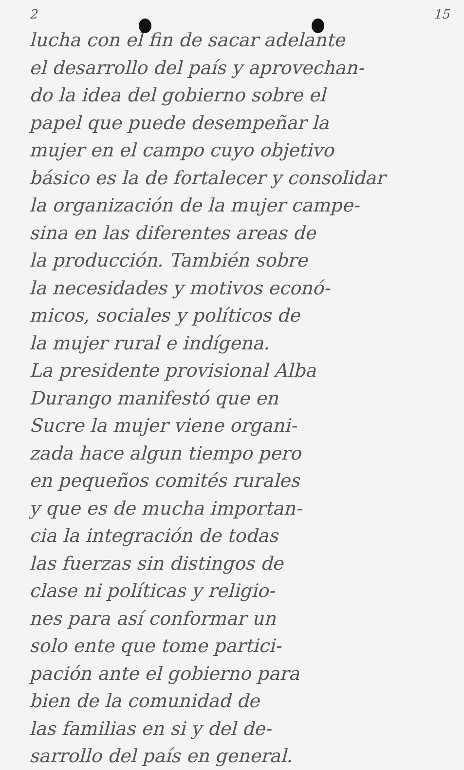2 15
lucha con el fin de sacar adelante
el desarrollo del país y aprovechan-
do la idea del gobierno sobre el
papel que puede desempeñar la
mujer en el campo cuyo objetivo
básico es la de fortalecer y consolidar
la organización de la mujer campe-
sina en las diferentes areas de
la producción. También sobre
la necesidades y motivos econó-
micos, sociales y políticos de
la mujer rural e indígena.
La presidente provisional Alba
Durango manifestó que en
Sucre la mujer viene organi-
zada hace algun tiempo pero
en pequeños comités rurales
y que es de mucha importan-
cia la integración de todas
las fuerzas sin distingos de
clase ni políticas y religio-
nes para así conformar un
solo ente que tome partici-
pación ante el gobierno para
bien de la comunidad de
las familias en si y del de-
sarrollo del país en general.